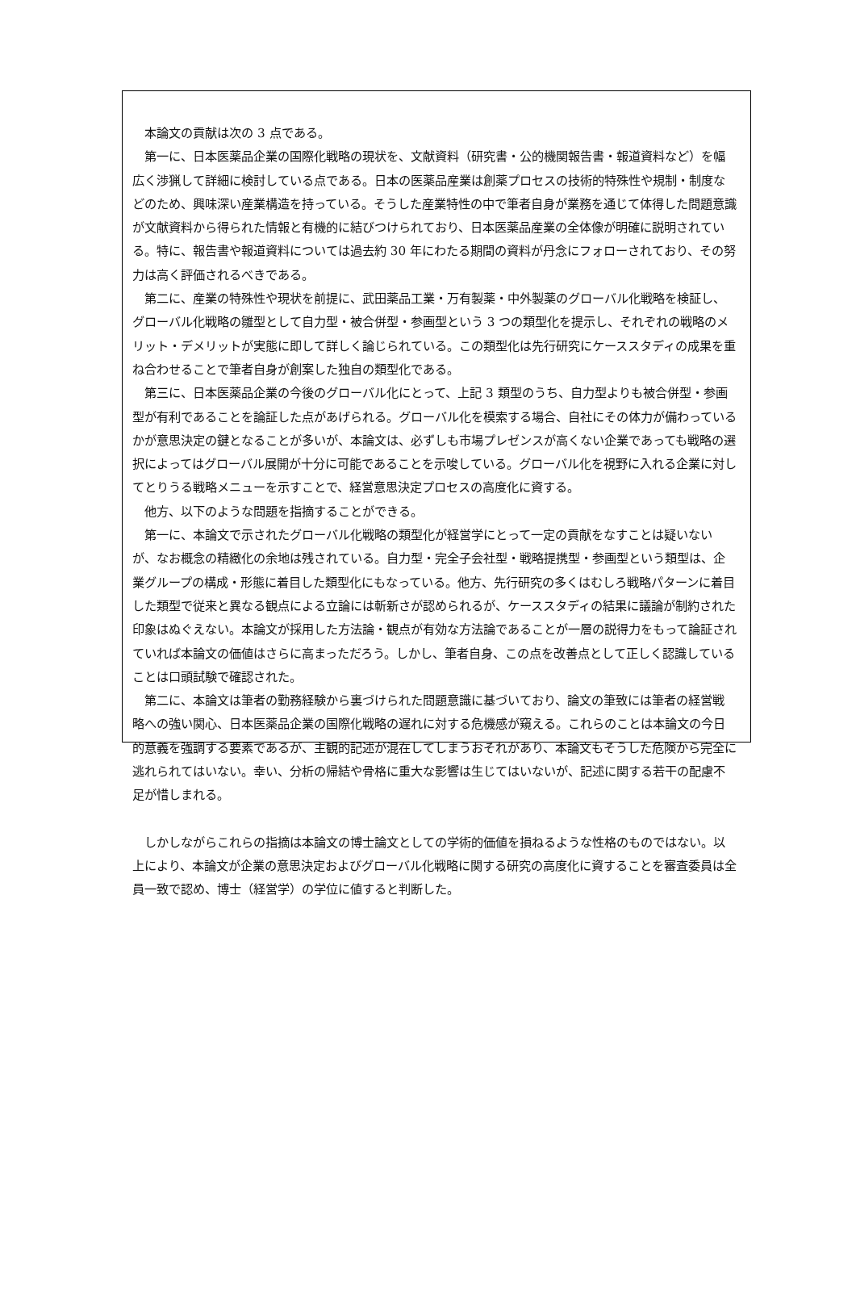本論文の貢献は次の 3 点である。
第一に、日本医薬品企業の国際化戦略の現状を、文献資料（研究書・公的機関報告書・報道資料など）を幅広く渉猟して詳細に検討している点である。日本の医薬品産業は創薬プロセスの技術的特殊性や規制・制度などのため、興味深い産業構造を持っている。そうした産業特性の中で筆者自身が業務を通じて体得した問題意識が文献資料から得られた情報と有機的に結びつけられており、日本医薬品産業の全体像が明確に説明されている。特に、報告書や報道資料については過去約 30 年にわたる期間の資料が丹念にフォローされており、その努力は高く評価されるべきである。
第二に、産業の特殊性や現状を前提に、武田薬品工業・万有製薬・中外製薬のグローバル化戦略を検証し、グローバル化戦略の雛型として自力型・被合併型・参画型という 3 つの類型化を提示し、それぞれの戦略のメリット・デメリットが実態に即して詳しく論じられている。この類型化は先行研究にケーススタディの成果を重ね合わせることで筆者自身が創案した独自の類型化である。
第三に、日本医薬品企業の今後のグローバル化にとって、上記 3 類型のうち、自力型よりも被合併型・参画型が有利であることを論証した点があげられる。グローバル化を模索する場合、自社にその体力が備わっているかが意思決定の鍵となることが多いが、本論文は、必ずしも市場プレゼンスが高くない企業であっても戦略の選択によってはグローバル展開が十分に可能であることを示唆している。グローバル化を視野に入れる企業に対してとりうる戦略メニューを示すことで、経営意思決定プロセスの高度化に資する。
他方、以下のような問題を指摘することができる。
第一に、本論文で示されたグローバル化戦略の類型化が経営学にとって一定の貢献をなすことは疑いないが、なお概念の精緻化の余地は残されている。自力型・完全子会社型・戦略提携型・参画型という類型は、企業グループの構成・形態に着目した類型化にもなっている。他方、先行研究の多くはむしろ戦略パターンに着目した類型で従来と異なる観点による立論には斬新さが認められるが、ケーススタディの結果に議論が制約された印象はぬぐえない。本論文が採用した方法論・観点が有効な方法論であることが一層の説得力をもって論証されていれば本論文の価値はさらに高まっただろう。しかし、筆者自身、この点を改善点として正しく認識していることは口頭試験で確認された。
第二に、本論文は筆者の勤務経験から裏づけられた問題意識に基づいており、論文の筆致には筆者の経営戦略への強い関心、日本医薬品企業の国際化戦略の遅れに対する危機感が窺える。これらのことは本論文の今日的意義を強調する要素であるが、主観的記述が混在してしまうおそれがあり、本論文もそうした危険から完全に逃れられてはいない。幸い、分析の帰結や骨格に重大な影響は生じてはいないが、記述に関する若干の配慮不足が惜しまれる。
しかしながらこれらの指摘は本論文の博士論文としての学術的価値を損ねるような性格のものではない。以上により、本論文が企業の意思決定およびグローバル化戦略に関する研究の高度化に資することを審査委員は全員一致で認め、博士（経営学）の学位に値すると判断した。